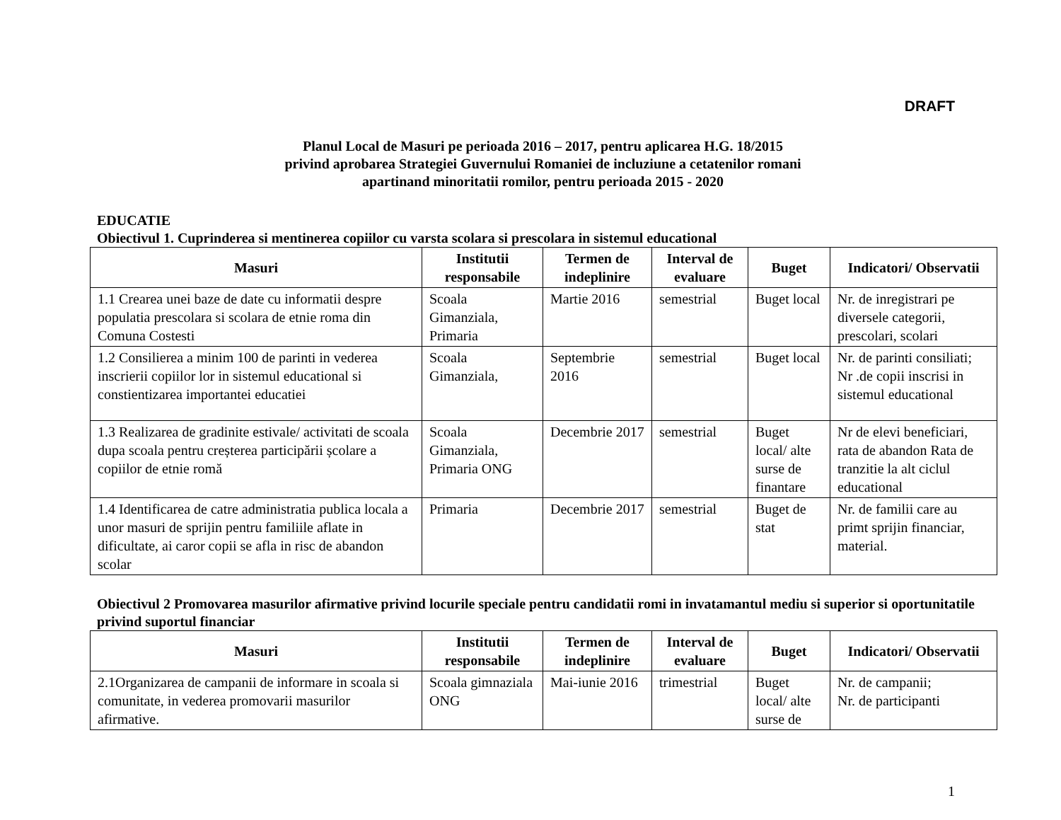DRAFT
Planul Local de Masuri pe perioada 2016 – 2017, pentru aplicarea H.G. 18/2015
privind aprobarea Strategiei Guvernului Romaniei de incluziune a cetatenilor romani
apartinand minoritatii romilor, pentru perioada 2015 - 2020
EDUCATIE
Obiectivul 1. Cuprinderea si mentinerea copiilor cu varsta scolara si prescolara in sistemul educational
| Masuri | Institutii responsabile | Termen de indeplinire | Interval de evaluare | Buget | Indicatori/ Observatii |
| --- | --- | --- | --- | --- | --- |
| 1.1 Crearea unei baze de date cu informatii despre populatia prescolara si scolara de etnie roma din Comuna Costesti | Scoala Gimanziala, Primaria | Martie 2016 | semestrial | Buget local | Nr. de inregistrari pe diversele categorii, prescolari, scolari |
| 1.2 Consilierea a minim 100 de parinti in vederea inscrierii copiilor lor in sistemul educational si constientizarea importantei educatiei | Scoala Gimanziala, | Septembrie 2016 | semestrial | Buget local | Nr. de parinti consiliati; Nr .de copii inscrisi in sistemul educational |
| 1.3 Realizarea de gradinite estivale/ activitati de scoala dupa scoala pentru creșterea participării școlare a copiilor de etnie romă | Scoala Gimanziala, Primaria ONG | Decembrie 2017 | semestrial | Buget local/ alte surse de finantare | Nr de elevi beneficiari, rata de abandon Rata de tranzitie la alt ciclul educational |
| 1.4 Identificarea de catre administratia publica locala a unor masuri de sprijin pentru familiile aflate in dificultate, ai caror copii se afla in risc de abandon scolar | Primaria | Decembrie 2017 | semestrial | Buget de stat | Nr. de familii care au primt sprijin financiar, material. |
Obiectivul 2 Promovarea masurilor afirmative privind locurile speciale pentru candidatii romi in invatamantul mediu si superior si oportunitatile privind suportul financiar
| Masuri | Institutii responsabile | Termen de indeplinire | Interval de evaluare | Buget | Indicatori/ Observatii |
| --- | --- | --- | --- | --- | --- |
| 2.1Organizarea de campanii de informare in scoala si comunitate, in vederea promovarii masurilor afirmative. | Scoala gimnaziala ONG | Mai-iunie 2016 | trimestrial | Buget local/ alte surse de | Nr. de campanii; Nr. de participanti |
1